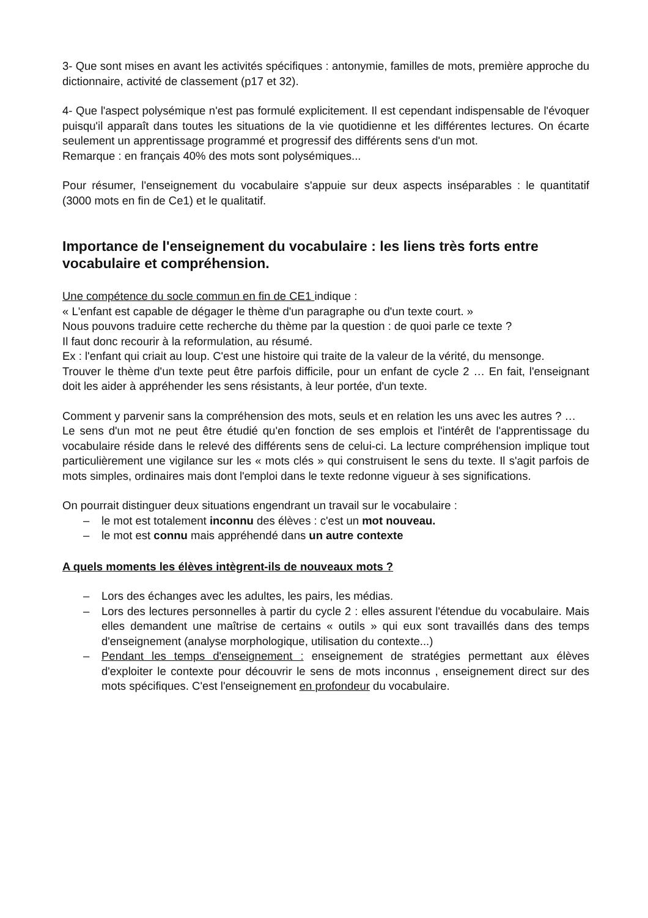3- Que sont mises en avant les activités spécifiques : antonymie, familles de mots, première approche du dictionnaire, activité de classement (p17 et 32).
4- Que l'aspect polysémique n'est pas formulé explicitement. Il est cependant indispensable de l'évoquer puisqu'il apparaît dans toutes les situations de la vie quotidienne et les différentes lectures. On écarte seulement un apprentissage programmé et progressif des différents sens d'un mot.
Remarque : en français 40% des mots sont polysémiques...
Pour résumer, l'enseignement du vocabulaire s'appuie sur deux aspects inséparables : le quantitatif (3000 mots en fin de Ce1) et le qualitatif.
Importance de l'enseignement du vocabulaire : les liens très forts entre vocabulaire et compréhension.
Une compétence du socle commun en fin de CE1 indique :
« L'enfant est capable de dégager le thème d'un paragraphe ou d'un texte court. »
Nous pouvons traduire cette recherche du thème par la question : de quoi parle ce texte ?
Il faut donc recourir à la reformulation, au résumé.
Ex : l'enfant qui criait au loup. C'est une histoire qui traite de la valeur de la vérité, du mensonge.
Trouver le thème d'un texte peut être parfois difficile, pour un enfant de cycle 2 … En fait, l'enseignant doit les aider à appréhender les sens résistants, à leur portée, d'un texte.
Comment y parvenir sans la compréhension des mots, seuls et en relation les uns avec les autres ? …
Le sens d'un mot ne peut être étudié qu'en fonction de ses emplois et l'intérêt de l'apprentissage du vocabulaire réside dans le relevé des différents sens de celui-ci. La lecture compréhension implique tout particulièrement une vigilance sur les « mots clés » qui construisent le sens du texte. Il s'agit parfois de mots simples, ordinaires mais dont l'emploi dans le texte redonne vigueur à ses significations.
On pourrait distinguer deux situations engendrant un travail sur le vocabulaire :
– le mot est totalement inconnu des élèves : c'est un mot nouveau.
– le mot est connu mais appréhendé dans un autre contexte
A quels moments les élèves intègrent-ils de nouveaux mots ?
– Lors des échanges avec les adultes, les pairs, les médias.
– Lors des lectures personnelles à partir du cycle 2 : elles assurent l'étendue du vocabulaire. Mais elles demandent une maîtrise de certains « outils » qui eux sont travaillés dans des temps d'enseignement (analyse morphologique, utilisation du contexte...)
– Pendant les temps d'enseignement : enseignement de stratégies permettant aux élèves d'exploiter le contexte pour découvrir le sens de mots inconnus , enseignement direct sur des mots spécifiques. C'est l'enseignement en profondeur du vocabulaire.